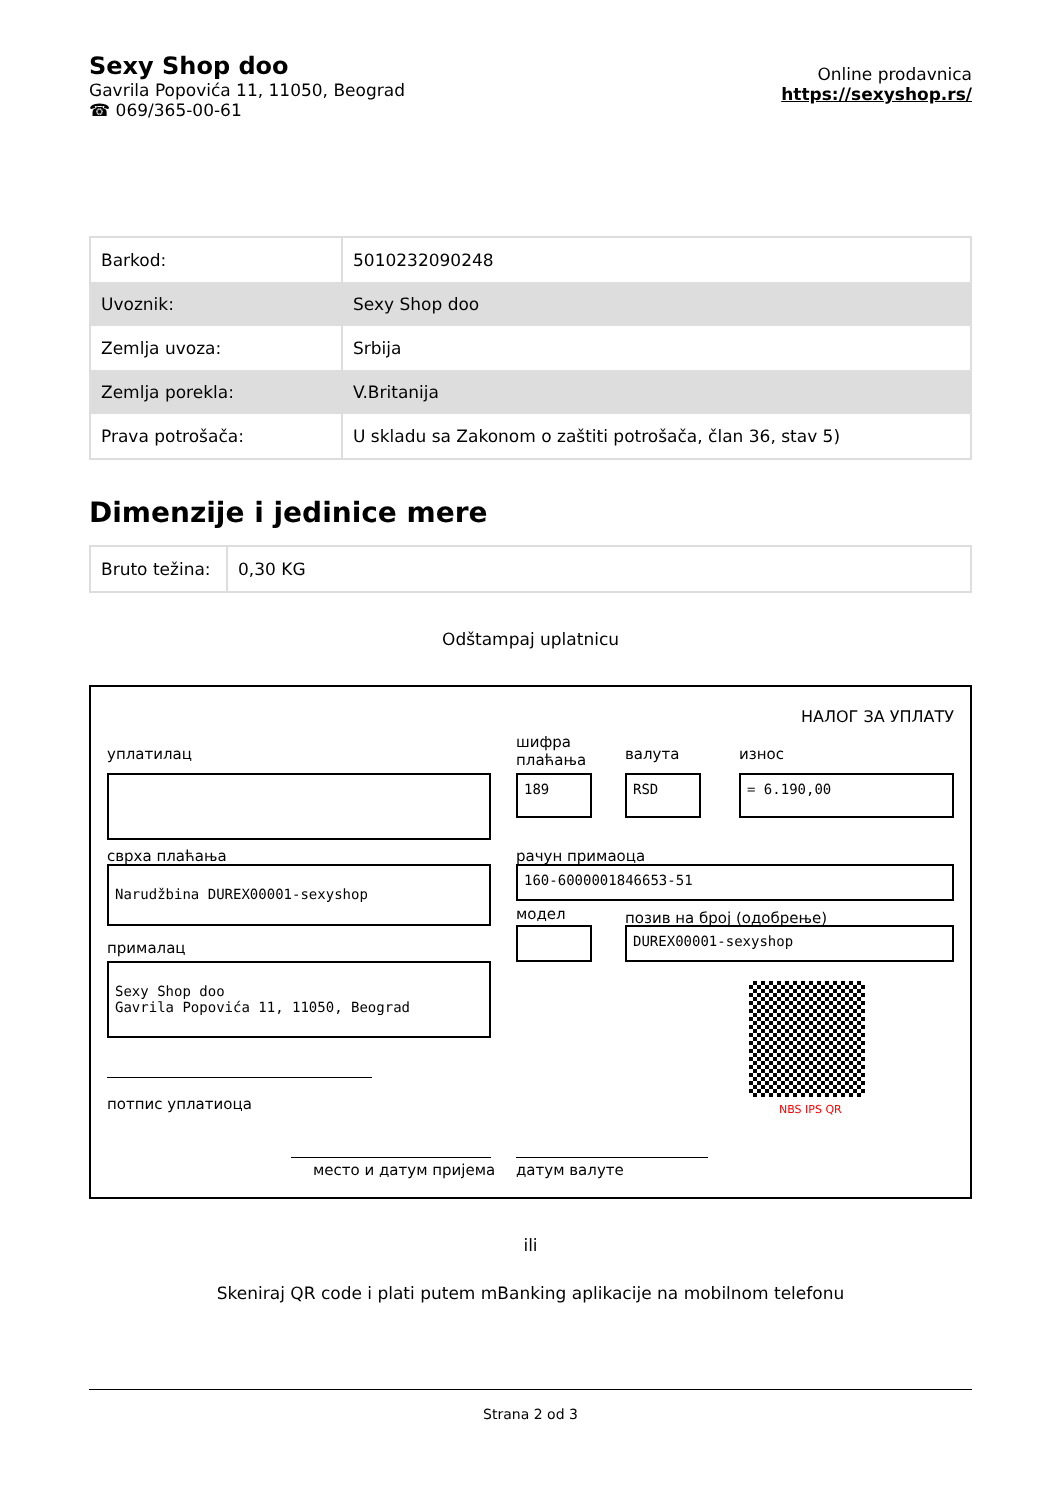Sexy Shop doo
Gavrila Popovića 11, 11050, Beograd
☎ 069/365-00-61
Online prodavnica
https://sexyshop.rs/
| Barkod: | 5010232090248 |
| Uvoznik: | Sexy Shop doo |
| Zemlja uvoza: | Srbija |
| Zemlja porekla: | V.Britanija |
| Prava potrošača: | U skladu sa Zakonom o zaštiti potrošača, član 36, stav 5) |
Dimenzije i jedinice mere
| Bruto težina: | 0,30 KG |
Odštampaj uplatnicu
НАЛОГ ЗА УПЛАТУ
уплатилац
шифра
плаћања
валута износ
189 RSD = 6.190,00
сврха плаћања рачун примаоца
Narudžbina DUREX00001-sexyshop 160-6000001846653-51
модел позив на број (одобрење)
DUREX00001-sexyshop
прималац
Sexy Shop doo
Gavrila Popovića 11, 11050, Beograd
NBS IPS QR
потпис уплатиоца
место и датум пријема датум валуте
ili
Skeniraj QR code i plati putem mBanking aplikacije na mobilnom telefonu
Strana 2 od 3